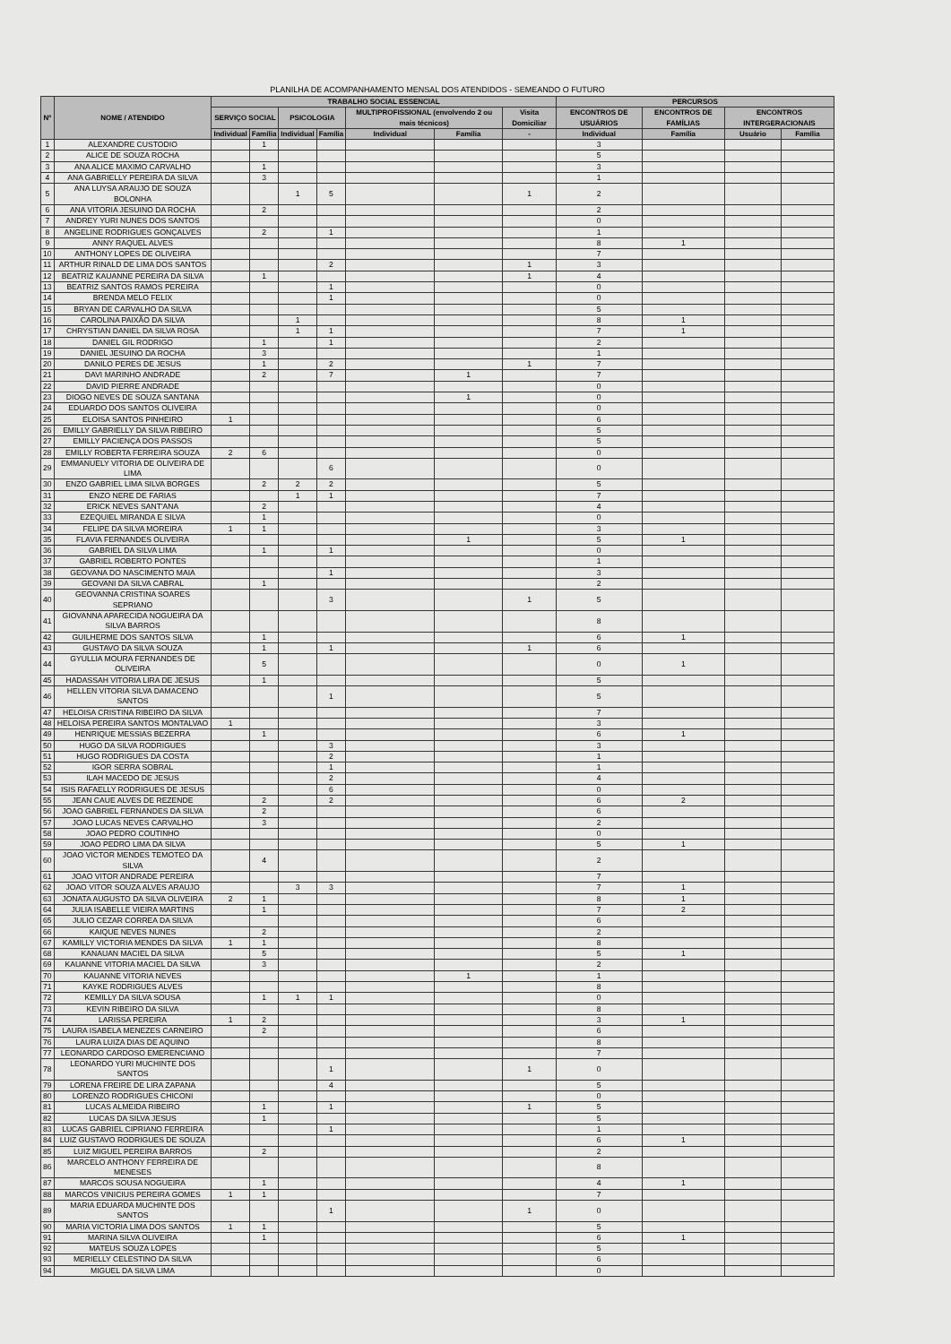PLANILHA DE ACOMPANHAMENTO MENSAL DOS ATENDIDOS - SEMEANDO O FUTURO
| Nº | NOME / ATENDIDO | TRABALHO SOCIAL ESSENCIAL | | | | | | | PERCURSOS | | | |
| --- | --- | --- | --- | --- | --- | --- | --- | --- | --- | --- | --- | --- |
| | | SERVIÇO SOCIAL | | PSICOLOGIA | | MULTIPROFISSIONAL (envolvendo 2 ou mais técnicos) | | Visita Domiciliar | ENCONTROS DE USUÁRIOS | ENCONTROS DE FAMÍLIAS | ENCONTROS INTERGERACIONAIS | |
| | | Individual | Família | Individual | Família | Individual | Família | - | Individual | Família | Usuário | Família |
| 1 | ALEXANDRE CUSTODIO | | 1 | | | | | | 3 | | | |
| 2 | ALICE DE SOUZA ROCHA | | | | | | | | 5 | | | |
| 3 | ANA ALICE MAXIMO CARVALHO | | 1 | | | | | | 3 | | | |
| 4 | ANA GABRIELLY PEREIRA DA SILVA | | 3 | | | | | | 1 | | | |
| 5 | ANA LUYSA ARAUJO DE SOUZA BOLONHA | | | 1 | 5 | | | 1 | 2 | | | |
| 6 | ANA VITORIA JESUINO DA ROCHA | | 2 | | | | | | 2 | | | |
| 7 | ANDREY YURI NUNES DOS SANTOS | | | | | | | | 0 | | | |
| 8 | ANGELINE RODRIGUES GONÇALVES | | 2 | | 1 | | | | 1 | | | |
| 9 | ANNY RAQUEL ALVES | | | | | | | | 8 | 1 | | |
| 10 | ANTHONY LOPES DE OLIVEIRA | | | | | | | | 7 | | | |
| 11 | ARTHUR RINALD DE LIMA DOS SANTOS | | | | 2 | | | 1 | 3 | | | |
| 12 | BEATRIZ KAUANNE PEREIRA DA SILVA | | 1 | | | | | 1 | 4 | | | |
| 13 | BEATRIZ SANTOS RAMOS PEREIRA | | | | 1 | | | | 0 | | | |
| 14 | BRENDA MELO FELIX | | | | 1 | | | | 0 | | | |
| 15 | BRYAN DE CARVALHO DA SILVA | | | | | | | | 5 | | | |
| 16 | CAROLINA PAIXÃO DA SILVA | | | 1 | | | | | 8 | 1 | | |
| 17 | CHRYSTIAN DANIEL DA SILVA ROSA | | | 1 | 1 | | | | 7 | 1 | | |
| 18 | DANIEL GIL RODRIGO | | 1 | | 1 | | | | 2 | | | |
| 19 | DANIEL JESUINO DA ROCHA | | 3 | | | | | | 1 | | | |
| 20 | DANILO PERES DE JESUS | | 1 | | 2 | | | 1 | 7 | | | |
| 21 | DAVI MARINHO ANDRADE | | 2 | | 7 | | 1 | | 7 | | | |
| 22 | DAVID PIERRE ANDRADE | | | | | | | | 0 | | | |
| 23 | DIOGO NEVES DE SOUZA SANTANA | | | | | | 1 | | 0 | | | |
| 24 | EDUARDO DOS SANTOS OLIVEIRA | | | | | | | | 0 | | | |
| 25 | ELOISA SANTOS PINHEIRO | 1 | | | | | | | 6 | | | |
| 26 | EMILLY GABRIELLY DA SILVA RIBEIRO | | | | | | | | 5 | | | |
| 27 | EMILLY PACIENÇA DOS PASSOS | | | | | | | | 5 | | | |
| 28 | EMILLY ROBERTA FERREIRA SOUZA | 2 | 6 | | | | | | 0 | | | |
| 29 | EMMANUELY VITORIA DE OLIVEIRA DE LIMA | | | | 6 | | | | 0 | | | |
| 30 | ENZO GABRIEL LIMA SILVA BORGES | | 2 | 2 | 2 | | | | 5 | | | |
| 31 | ENZO NERE DE FARIAS | | | 1 | 1 | | | | 7 | | | |
| 32 | ERICK NEVES SANT'ANA | | 2 | | | | | | 4 | | | |
| 33 | EZEQUIEL MIRANDA E SILVA | | 1 | | | | | | 0 | | | |
| 34 | FELIPE DA SILVA MOREIRA | 1 | 1 | | | | | | 3 | | | |
| 35 | FLAVIA FERNANDES OLIVEIRA | | | | | | 1 | | 5 | 1 | | |
| 36 | GABRIEL DA SILVA LIMA | | 1 | | 1 | | | | 0 | | | |
| 37 | GABRIEL ROBERTO PONTES | | | | | | | | 1 | | | |
| 38 | GEOVANA DO NASCIMENTO MAIA | | | | 1 | | | | 3 | | | |
| 39 | GEOVANI DA SILVA CABRAL | | 1 | | | | | | 2 | | | |
| 40 | GEOVANNA CRISTINA SOARES SEPRIANO | | | | 3 | | | 1 | 5 | | | |
| 41 | GIOVANNA APARECIDA NOGUEIRA DA SILVA BARROS | | | | | | | | 8 | | | |
| 42 | GUILHERME DOS SANTOS SILVA | | 1 | | | | | | 6 | 1 | | |
| 43 | GUSTAVO DA SILVA SOUZA | | 1 | | 1 | | | 1 | 6 | | | |
| 44 | GYULLIA MOURA FERNANDES DE OLIVEIRA | | 5 | | | | | | 0 | 1 | | |
| 45 | HADASSAH VITORIA LIRA DE JESUS | | 1 | | | | | | 5 | | | |
| 46 | HELLEN VITORIA SILVA DAMACENO SANTOS | | | | 1 | | | | 5 | | | |
| 47 | HELOISA CRISTINA RIBEIRO DA SILVA | | | | | | | | 7 | | | |
| 48 | HELOISA PEREIRA SANTOS MONTALVAO | 1 | | | | | | | 3 | | | |
| 49 | HENRIQUE MESSIAS BEZERRA | | 1 | | | | | | 6 | 1 | | |
| 50 | HUGO DA SILVA RODRIGUES | | | | 3 | | | | 3 | | | |
| 51 | HUGO RODRIGUES DA COSTA | | | | 2 | | | | 1 | | | |
| 52 | IGOR SERRA SOBRAL | | | | 1 | | | | 1 | | | |
| 53 | ILAH MACEDO DE JESUS | | | | 2 | | | | 4 | | | |
| 54 | ISIS RAFAELLY RODRIGUES DE JESUS | | | | 6 | | | | 0 | | | |
| 55 | JEAN CAUE ALVES DE REZENDE | | 2 | | 2 | | | | 6 | 2 | | |
| 56 | JOAO GABRIEL FERNANDES DA SILVA | | 2 | | | | | | 6 | | | |
| 57 | JOAO LUCAS NEVES CARVALHO | | 3 | | | | | | 2 | | | |
| 58 | JOAO PEDRO COUTINHO | | | | | | | | 0 | | | |
| 59 | JOAO PEDRO LIMA DA SILVA | | | | | | | | 5 | 1 | | |
| 60 | JOAO VICTOR MENDES TEMOTEO DA SILVA | | 4 | | | | | | 2 | | | |
| 61 | JOAO VITOR ANDRADE PEREIRA | | | | | | | | 7 | | | |
| 62 | JOAO VITOR SOUZA ALVES ARAUJO | | | 3 | 3 | | | | 7 | 1 | | |
| 63 | JONATA AUGUSTO DA SILVA OLIVEIRA | 2 | 1 | | | | | | 8 | 1 | | |
| 64 | JULIA ISABELLE VIEIRA MARTINS | | 1 | | | | | | 7 | 2 | | |
| 65 | JULIO CEZAR CORREA DA SILVA | | | | | | | | 6 | | | |
| 66 | KAIQUE NEVES NUNES | | 2 | | | | | | 2 | | | |
| 67 | KAMILLY VICTORIA MENDES DA SILVA | 1 | 1 | | | | | | 8 | | | |
| 68 | KANAUAN MACIEL DA SILVA | | 5 | | | | | | 5 | 1 | | |
| 69 | KAUANNE VITORIA MACIEL DA SILVA | | 3 | | | | | | 2 | | | |
| 70 | KAUANNE VITORIA NEVES | | | | | | 1 | | 1 | | | |
| 71 | KAYKE RODRIGUES ALVES | | | | | | | | 8 | | | |
| 72 | KEMILLY DA SILVA SOUSA | | 1 | 1 | 1 | | | | 0 | | | |
| 73 | KEVIN RIBEIRO DA SILVA | | | | | | | | 8 | | | |
| 74 | LARISSA PEREIRA | 1 | 2 | | | | | | 3 | 1 | | |
| 75 | LAURA ISABELA MENEZES CARNEIRO | | 2 | | | | | | 6 | | | |
| 76 | LAURA LUIZA DIAS DE AQUINO | | | | | | | | 8 | | | |
| 77 | LEONARDO CARDOSO EMERENCIANO | | | | | | | | 7 | | | |
| 78 | LEONARDO YURI MUCHINTE DOS SANTOS | | | | 1 | | | 1 | 0 | | | |
| 79 | LORENA FREIRE DE LIRA ZAPANA | | | | 4 | | | | 5 | | | |
| 80 | LORENZO RODRIGUES CHICONI | | | | | | | | 0 | | | |
| 81 | LUCAS ALMEIDA RIBEIRO | | 1 | | 1 | | | 1 | 5 | | | |
| 82 | LUCAS DA SILVA JESUS | | 1 | | | | | | 5 | | | |
| 83 | LUCAS GABRIEL CIPRIANO FERREIRA | | | | 1 | | | | 1 | | | |
| 84 | LUIZ GUSTAVO RODRIGUES DE SOUZA | | | | | | | | 6 | 1 | | |
| 85 | LUIZ MIGUEL PEREIRA BARROS | | 2 | | | | | | 2 | | | |
| 86 | MARCELO ANTHONY FERREIRA DE MENESES | | | | | | | | 8 | | | |
| 87 | MARCOS SOUSA NOGUEIRA | | 1 | | | | | | 4 | 1 | | |
| 88 | MARCOS VINICIUS PEREIRA GOMES | 1 | 1 | | | | | | 7 | | | |
| 89 | MARIA EDUARDA MUCHINTE DOS SANTOS | | | | 1 | | | 1 | 0 | | | |
| 90 | MARIA VICTORIA LIMA DOS SANTOS | 1 | 1 | | | | | | 5 | | | |
| 91 | MARINA SILVA OLIVEIRA | | 1 | | | | | | 6 | 1 | | |
| 92 | MATEUS SOUZA LOPES | | | | | | | | 5 | | | |
| 93 | MERIELLY CELESTINO DA SILVA | | | | | | | | 6 | | | |
| 94 | MIGUEL DA SILVA LIMA | | | | | | | | 0 | | | |